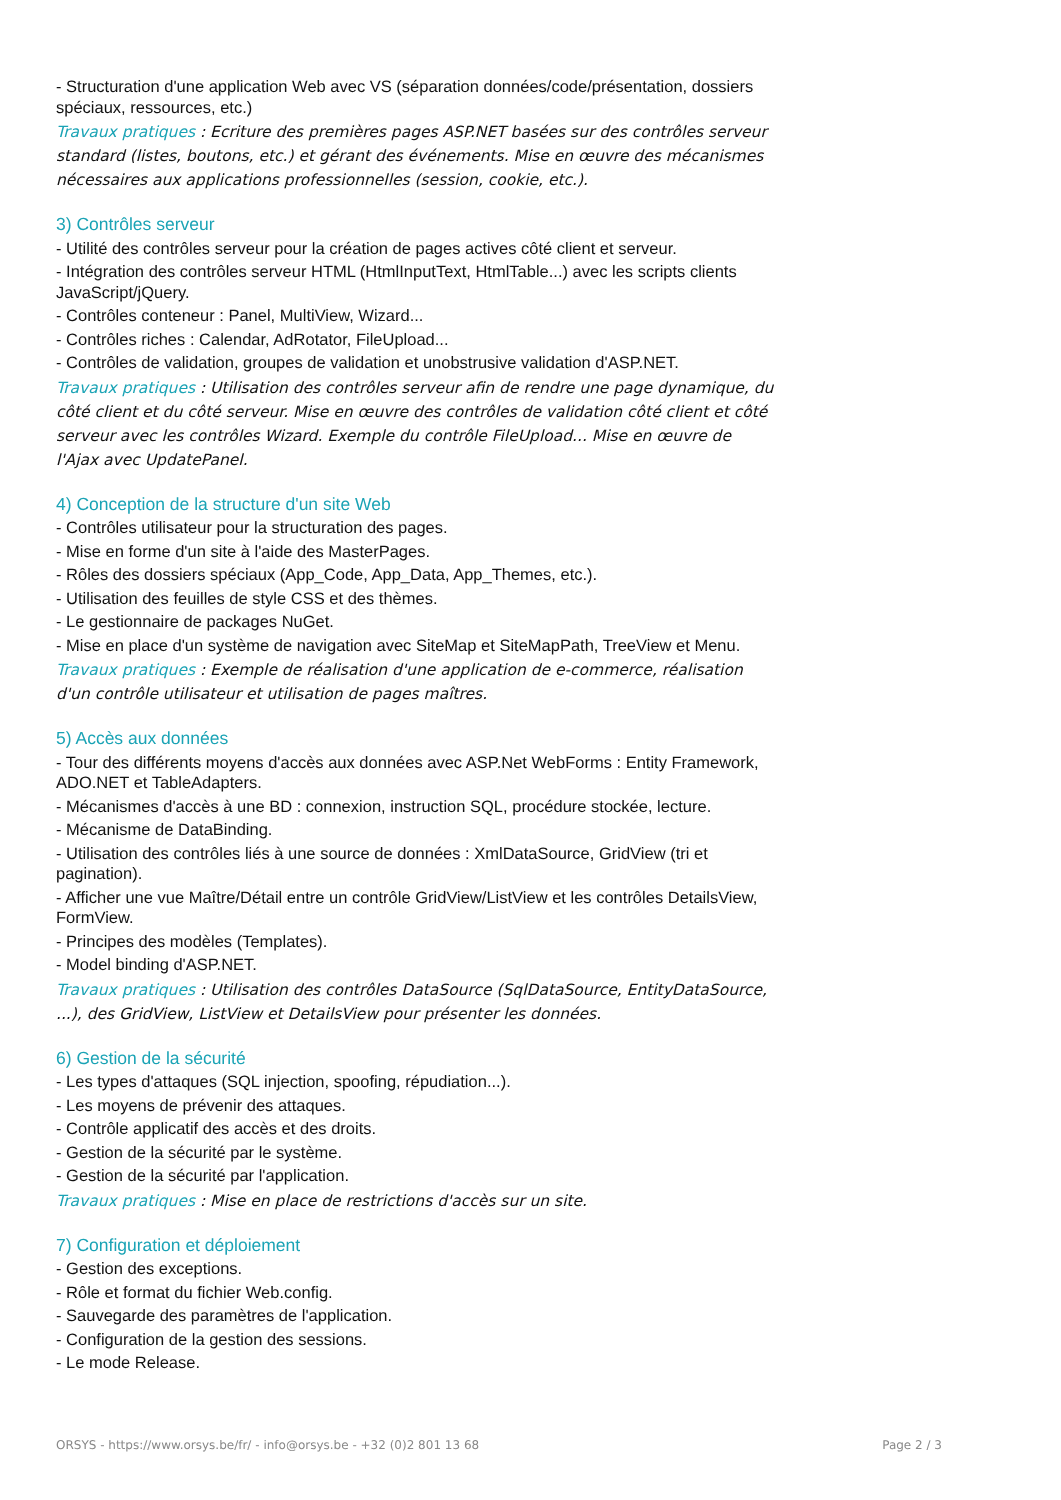- Structuration d'une application Web avec VS (séparation données/code/présentation, dossiers spéciaux, ressources, etc.)
Travaux pratiques : Ecriture des premières pages ASP.NET basées sur des contrôles serveur standard (listes, boutons, etc.) et gérant des événements. Mise en œuvre des mécanismes nécessaires aux applications professionnelles (session, cookie, etc.).
3) Contrôles serveur
- Utilité des contrôles serveur pour la création de pages actives côté client et serveur.
- Intégration des contrôles serveur HTML (HtmlInputText, HtmlTable...) avec les scripts clients JavaScript/jQuery.
- Contrôles conteneur : Panel, MultiView, Wizard...
- Contrôles riches : Calendar, AdRotator, FileUpload...
- Contrôles de validation, groupes de validation et unobstrusive validation d'ASP.NET.
Travaux pratiques : Utilisation des contrôles serveur afin de rendre une page dynamique, du côté client et du côté serveur. Mise en œuvre des contrôles de validation côté client et côté serveur avec les contrôles Wizard. Exemple du contrôle FileUpload... Mise en œuvre de l'Ajax avec UpdatePanel.
4) Conception de la structure d'un site Web
- Contrôles utilisateur pour la structuration des pages.
- Mise en forme d'un site à l'aide des MasterPages.
- Rôles des dossiers spéciaux (App_Code, App_Data, App_Themes, etc.).
- Utilisation des feuilles de style CSS et des thèmes.
- Le gestionnaire de packages NuGet.
- Mise en place d'un système de navigation avec SiteMap et SiteMapPath, TreeView et Menu.
Travaux pratiques : Exemple de réalisation d'une application de e-commerce, réalisation d'un contrôle utilisateur et utilisation de pages maîtres.
5) Accès aux données
- Tour des différents moyens d'accès aux données avec ASP.Net WebForms : Entity Framework, ADO.NET et TableAdapters.
- Mécanismes d'accès à une BD : connexion, instruction SQL, procédure stockée, lecture.
- Mécanisme de DataBinding.
- Utilisation des contrôles liés à une source de données : XmlDataSource, GridView (tri et pagination).
- Afficher une vue Maître/Détail entre un contrôle GridView/ListView et les contrôles DetailsView, FormView.
- Principes des modèles (Templates).
- Model binding d'ASP.NET.
Travaux pratiques : Utilisation des contrôles DataSource (SqlDataSource, EntityDataSource, ...), des GridView, ListView et DetailsView pour présenter les données.
6) Gestion de la sécurité
- Les types d'attaques (SQL injection, spoofing, répudiation...).
- Les moyens de prévenir des attaques.
- Contrôle applicatif des accès et des droits.
- Gestion de la sécurité par le système.
- Gestion de la sécurité par l'application.
Travaux pratiques : Mise en place de restrictions d'accès sur un site.
7) Configuration et déploiement
- Gestion des exceptions.
- Rôle et format du fichier Web.config.
- Sauvegarde des paramètres de l'application.
- Configuration de la gestion des sessions.
- Le mode Release.
ORSYS - https://www.orsys.be/fr/ - info@orsys.be - +32 (0)2 801 13 68 Page 2 / 3